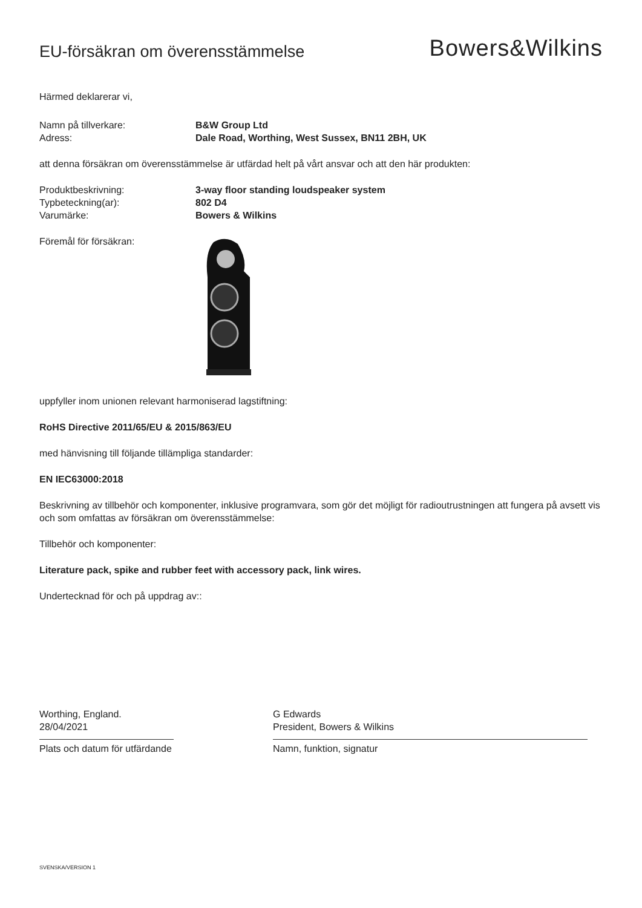EU-försäkran om överensstämmelse
Bowers&Wilkins
Härmed deklarerar vi,
Namn på tillverkare: B&W Group Ltd
Adress: Dale Road, Worthing, West Sussex, BN11 2BH, UK
att denna försäkran om överensstämmelse är utfärdad helt på vårt ansvar och att den här produkten:
Produktbeskrivning: 3-way floor standing loudspeaker system
Typbeteckning(ar): 802 D4
Varumärke: Bowers & Wilkins
Föremål för försäkran:
uppfyller inom unionen relevant harmoniserad lagstiftning:
RoHS Directive 2011/65/EU & 2015/863/EU
med hänvisning till följande tillämpliga standarder:
EN IEC63000:2018
Beskrivning av tillbehör och komponenter, inklusive programvara, som gör det möjligt för radioutrustningen att fungera på avsett vis och som omfattas av försäkran om överensstämmelse:
Tillbehör och komponenter:
Literature pack, spike and rubber feet with accessory pack, link wires.
Undertecknad för och på uppdrag av::
Worthing, England.
28/04/2021
Plats och datum för utfärdande
G Edwards
President, Bowers & Wilkins
Namn, funktion, signatur
SVENSKA/VERSION 1